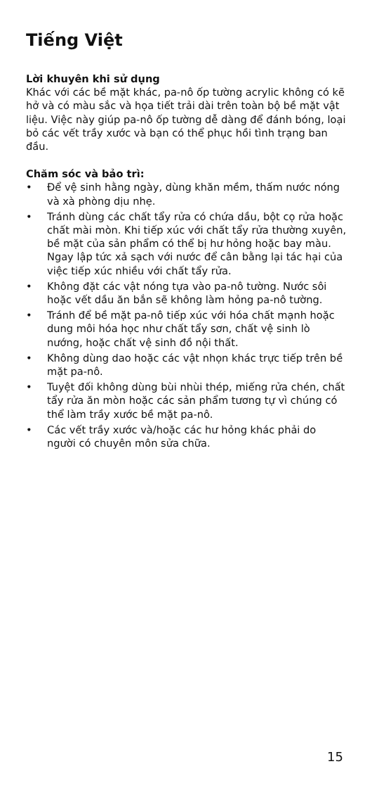Tiếng Việt
Lời khuyên khi sử dụng
Khác với các bề mặt khác, pa-nô ốp tường acrylic không có kẽ hở và có màu sắc và họa tiết trải dài trên toàn bộ bề mặt vật liệu. Việc này giúp pa-nô ốp tường dễ dàng để đánh bóng, loại bỏ các vết trầy xước và bạn có thể phục hồi tình trạng ban đầu.
Chăm sóc và bảo trì:
• Để vệ sinh hằng ngày, dùng khăn mềm, thấm nước nóng và xà phòng dịu nhẹ.
• Tránh dùng các chất tẩy rửa có chứa dầu, bột cọ rửa hoặc chất mài mòn. Khi tiếp xúc với chất tẩy rửa thường xuyên, bề mặt của sản phẩm có thể bị hư hỏng hoặc bay màu. Ngay lập tức xả sạch với nước để cân bằng lại tác hại của việc tiếp xúc nhiều với chất tẩy rửa.
• Không đặt các vật nóng tựa vào pa-nô tường. Nước sôi hoặc vết dầu ăn bắn sẽ không làm hỏng pa-nô tường.
• Tránh để bề mặt pa-nô tiếp xúc với hóa chất mạnh hoặc dung môi hóa học như chất tẩy sơn, chất vệ sinh lò nướng, hoặc chất vệ sinh đồ nội thất.
• Không dùng dao hoặc các vật nhọn khác trực tiếp trên bề mặt pa-nô.
• Tuyệt đối không dùng bùi nhùi thép, miếng rửa chén, chất tẩy rửa ăn mòn hoặc các sản phẩm tương tự vì chúng có thể làm trầy xước bề mặt pa-nô.
• Các vết trầy xước và/hoặc các hư hỏng khác phải do người có chuyên môn sửa chữa.
15